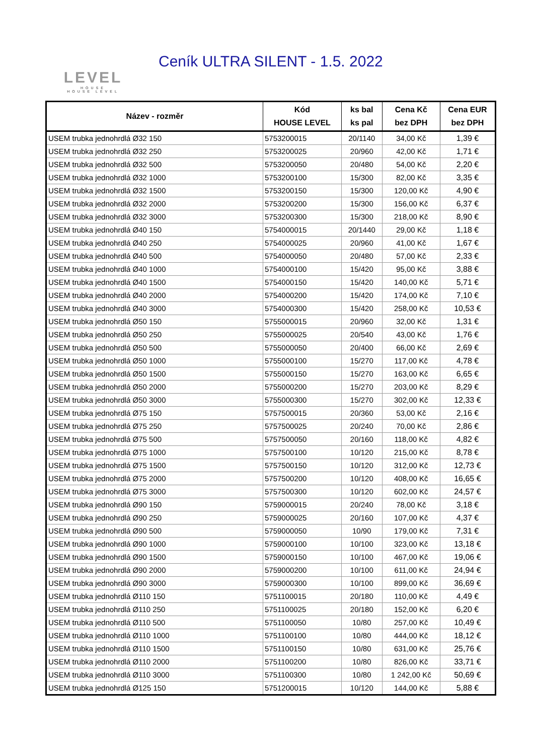LEVEL
HOUSE
HOUSE LEVEL
Ceník ULTRA SILENT - 1.5. 2022
| Název - rozměr | Kód HOUSE LEVEL | ks bal ks pal | Cena Kč bez DPH | Cena EUR bez DPH |
| --- | --- | --- | --- | --- |
| USEM trubka jednohrdlá Ø32 150 | 5753200015 | 20/1140 | 34,00 Kč | 1,39 € |
| USEM trubka jednohrdlá Ø32 250 | 5753200025 | 20/960 | 42,00 Kč | 1,71 € |
| USEM trubka jednohrdlá Ø32 500 | 5753200050 | 20/480 | 54,00 Kč | 2,20 € |
| USEM trubka jednohrdlá Ø32 1000 | 5753200100 | 15/300 | 82,00 Kč | 3,35 € |
| USEM trubka jednohrdlá Ø32 1500 | 5753200150 | 15/300 | 120,00 Kč | 4,90 € |
| USEM trubka jednohrdlá Ø32 2000 | 5753200200 | 15/300 | 156,00 Kč | 6,37 € |
| USEM trubka jednohrdlá Ø32 3000 | 5753200300 | 15/300 | 218,00 Kč | 8,90 € |
| USEM trubka jednohrdlá Ø40 150 | 5754000015 | 20/1440 | 29,00 Kč | 1,18 € |
| USEM trubka jednohrdlá Ø40 250 | 5754000025 | 20/960 | 41,00 Kč | 1,67 € |
| USEM trubka jednohrdlá Ø40 500 | 5754000050 | 20/480 | 57,00 Kč | 2,33 € |
| USEM trubka jednohrdlá Ø40 1000 | 5754000100 | 15/420 | 95,00 Kč | 3,88 € |
| USEM trubka jednohrdlá Ø40 1500 | 5754000150 | 15/420 | 140,00 Kč | 5,71 € |
| USEM trubka jednohrdlá Ø40 2000 | 5754000200 | 15/420 | 174,00 Kč | 7,10 € |
| USEM trubka jednohrdlá Ø40 3000 | 5754000300 | 15/420 | 258,00 Kč | 10,53 € |
| USEM trubka jednohrdlá Ø50 150 | 5755000015 | 20/960 | 32,00 Kč | 1,31 € |
| USEM trubka jednohrdlá Ø50 250 | 5755000025 | 20/540 | 43,00 Kč | 1,76 € |
| USEM trubka jednohrdlá Ø50 500 | 5755000050 | 20/400 | 66,00 Kč | 2,69 € |
| USEM trubka jednohrdlá Ø50 1000 | 5755000100 | 15/270 | 117,00 Kč | 4,78 € |
| USEM trubka jednohrdlá Ø50 1500 | 5755000150 | 15/270 | 163,00 Kč | 6,65 € |
| USEM trubka jednohrdlá Ø50 2000 | 5755000200 | 15/270 | 203,00 Kč | 8,29 € |
| USEM trubka jednohrdlá Ø50 3000 | 5755000300 | 15/270 | 302,00 Kč | 12,33 € |
| USEM trubka jednohrdlá Ø75 150 | 5757500015 | 20/360 | 53,00 Kč | 2,16 € |
| USEM trubka jednohrdlá Ø75 250 | 5757500025 | 20/240 | 70,00 Kč | 2,86 € |
| USEM trubka jednohrdlá Ø75 500 | 5757500050 | 20/160 | 118,00 Kč | 4,82 € |
| USEM trubka jednohrdlá Ø75 1000 | 5757500100 | 10/120 | 215,00 Kč | 8,78 € |
| USEM trubka jednohrdlá Ø75 1500 | 5757500150 | 10/120 | 312,00 Kč | 12,73 € |
| USEM trubka jednohrdlá Ø75 2000 | 5757500200 | 10/120 | 408,00 Kč | 16,65 € |
| USEM trubka jednohrdlá Ø75 3000 | 5757500300 | 10/120 | 602,00 Kč | 24,57 € |
| USEM trubka jednohrdlá Ø90 150 | 5759000015 | 20/240 | 78,00 Kč | 3,18 € |
| USEM trubka jednohrdlá Ø90 250 | 5759000025 | 20/160 | 107,00 Kč | 4,37 € |
| USEM trubka jednohrdlá Ø90 500 | 5759000050 | 10/90 | 179,00 Kč | 7,31 € |
| USEM trubka jednohrdlá Ø90 1000 | 5759000100 | 10/100 | 323,00 Kč | 13,18 € |
| USEM trubka jednohrdlá Ø90 1500 | 5759000150 | 10/100 | 467,00 Kč | 19,06 € |
| USEM trubka jednohrdlá Ø90 2000 | 5759000200 | 10/100 | 611,00 Kč | 24,94 € |
| USEM trubka jednohrdlá Ø90 3000 | 5759000300 | 10/100 | 899,00 Kč | 36,69 € |
| USEM trubka jednohrdlá Ø110 150 | 5751100015 | 20/180 | 110,00 Kč | 4,49 € |
| USEM trubka jednohrdlá Ø110 250 | 5751100025 | 20/180 | 152,00 Kč | 6,20 € |
| USEM trubka jednohrdlá Ø110 500 | 5751100050 | 10/80 | 257,00 Kč | 10,49 € |
| USEM trubka jednohrdlá Ø110 1000 | 5751100100 | 10/80 | 444,00 Kč | 18,12 € |
| USEM trubka jednohrdlá Ø110 1500 | 5751100150 | 10/80 | 631,00 Kč | 25,76 € |
| USEM trubka jednohrdlá Ø110 2000 | 5751100200 | 10/80 | 826,00 Kč | 33,71 € |
| USEM trubka jednohrdlá Ø110 3000 | 5751100300 | 10/80 | 1 242,00 Kč | 50,69 € |
| USEM trubka jednohrdlá Ø125 150 | 5751200015 | 10/120 | 144,00 Kč | 5,88 € |